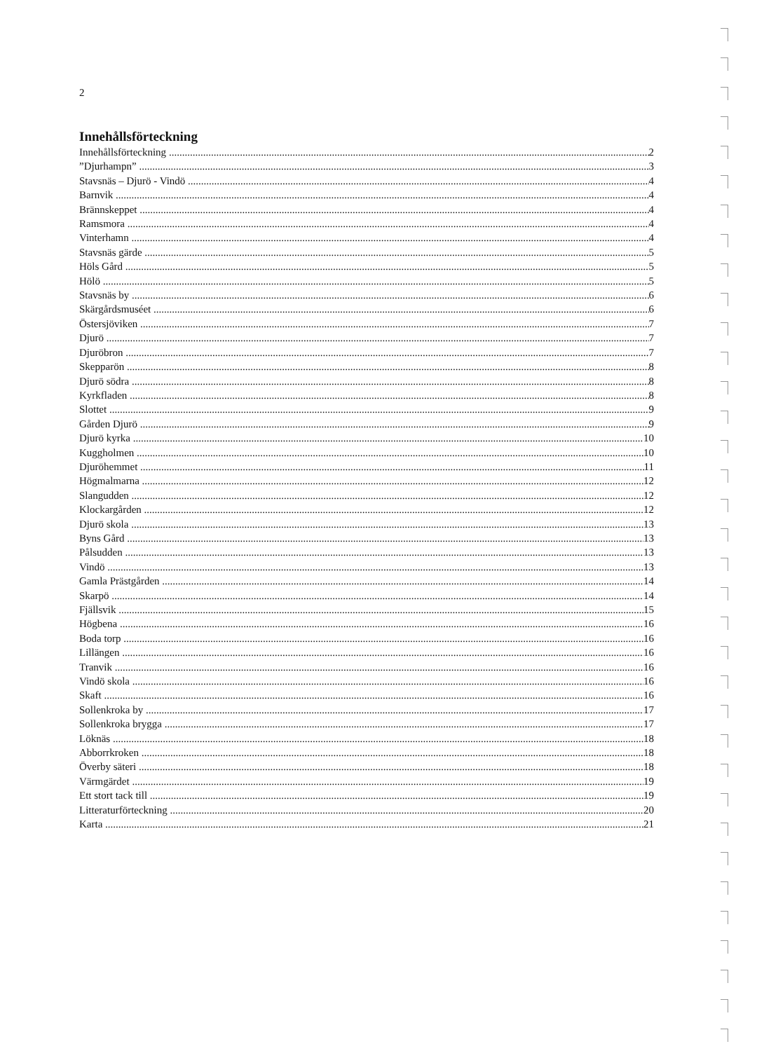2
Innehållsförteckning
Innehållsförteckning 2
”Djurhampn” 3
Stavsnäs – Djurö - Vindö 4
Barnvik 4
Brännskeppet 4
Ramsmora 4
Vinterhamn 4
Stavsnäs gärde 5
Höls Gård 5
Hölö 5
Stavsnäs by 6
Skärgårdsmuséet 6
Östersjöviken 7
Djurö 7
Djuröbron 7
Skepparön 8
Djurö södra 8
Kyrkfladen 8
Slottet 9
Gården Djurö 9
Djurö kyrka 10
Kuggholmen 10
Djuröhemmet 11
Högmalmarna 12
Slangudden 12
Klockargården 12
Djurö skola 13
Byns Gård 13
Pålsudden 13
Vindö 13
Gamla Prästgården 14
Skarpö 14
Fjällsvik 15
Högbena 16
Boda torp 16
Lillängen 16
Tranvik 16
Vindö skola 16
Skaft 16
Sollenkroka by 17
Sollenkroka brygga 17
Löknäs 18
Abborrkroken 18
Överby säteri 18
Värmgärdet 19
Ett stort tack till 19
Litteraturförteckning 20
Karta 21